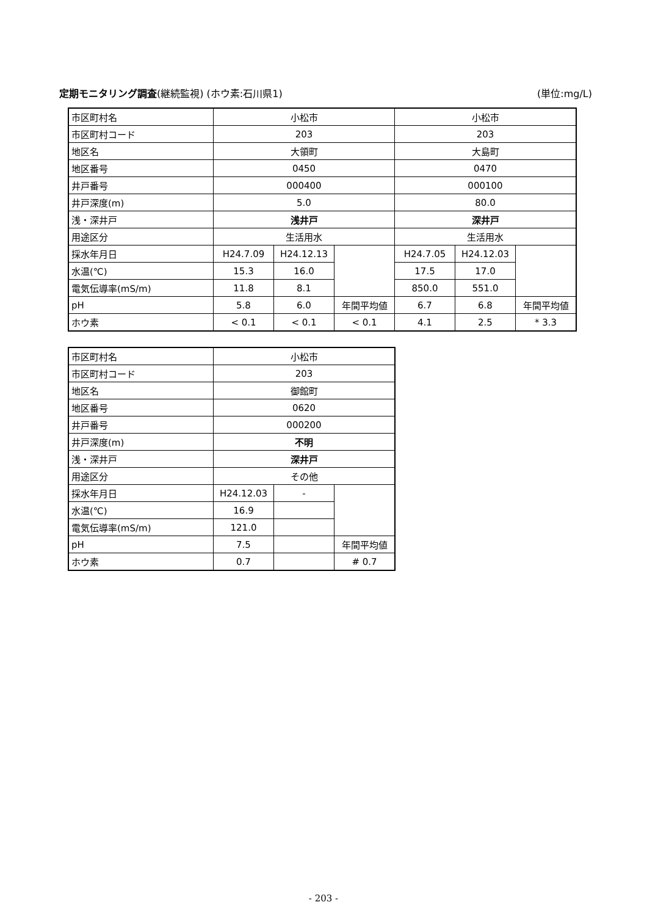定期モニタリング調査(継続監視) (ホウ素:石川県1) (単位:mg/L)
| 市区町村名 | 小松市 | | | 小松市 | | |
| 市区町村コード | 203 | | | 203 | | |
| 地区名 | 大領町 | | | 大島町 | | |
| 地区番号 | 0450 | | | 0470 | | |
| 井戸番号 | 000400 | | | 000100 | | |
| 井戸深度(m) | 5.0 | | | 80.0 | | |
| 浅・深井戸 | 浅井戸 | | | 深井戸 | | |
| 用途区分 | 生活用水 | | | 生活用水 | | |
| 採水年月日 | H24.7.09 | H24.12.13 | | H24.7.05 | H24.12.03 | |
| 水温(℃) | 15.3 | 16.0 | | 17.5 | 17.0 | |
| 電気伝導率(mS/m) | 11.8 | 8.1 | | 850.0 | 551.0 | |
| pH | 5.8 | 6.0 | 年間平均値 | 6.7 | 6.8 | 年間平均値 |
| ホウ素 | < 0.1 | < 0.1 | < 0.1 | 4.1 | 2.5 | * 3.3 |
| 市区町村名 | 小松市 | | |
| 市区町村コード | 203 | | |
| 地区名 | 御館町 | | |
| 地区番号 | 0620 | | |
| 井戸番号 | 000200 | | |
| 井戸深度(m) | 不明 | | |
| 浅・深井戸 | 深井戸 | | |
| 用途区分 | その他 | | |
| 採水年月日 | H24.12.03 | - | |
| 水温(℃) | 16.9 | | |
| 電気伝導率(mS/m) | 121.0 | | |
| pH | 7.5 | | 年間平均値 |
| ホウ素 | 0.7 | | # 0.7 |
- 203 -